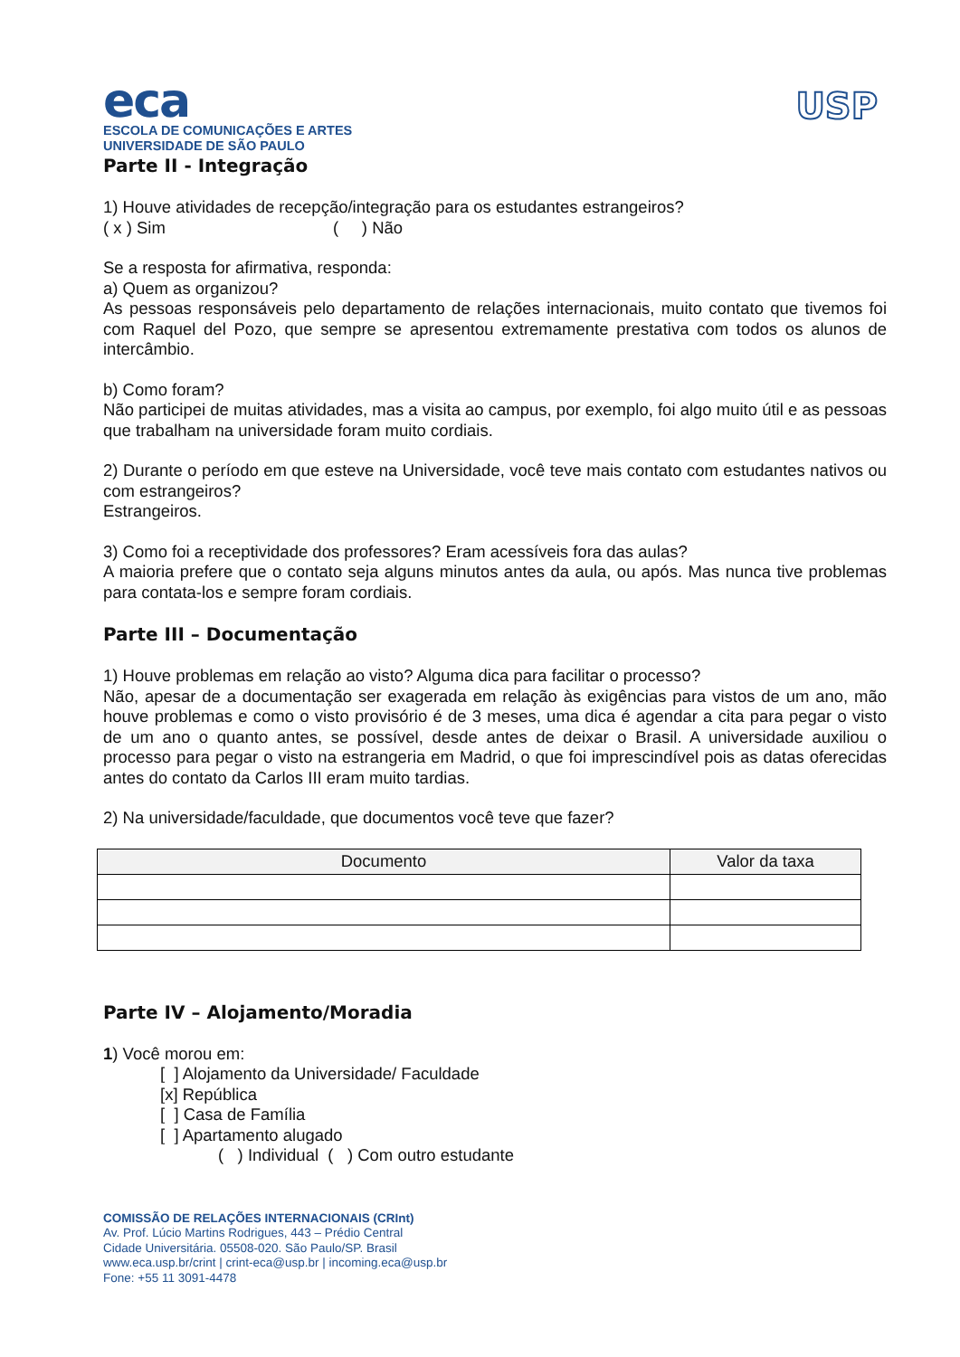eca
ESCOLA DE COMUNICAÇÕES E ARTES
UNIVERSIDADE DE SÃO PAULO
USP
Parte II - Integração
1) Houve atividades de recepção/integração para os estudantes estrangeiros?
( x ) Sim ( ) Não
Se a resposta for afirmativa, responda:
a) Quem as organizou?
As pessoas responsáveis pelo departamento de relações internacionais, muito contato que tivemos foi com Raquel del Pozo, que sempre se apresentou extremamente prestativa com todos os alunos de intercâmbio.
b) Como foram?
Não participei de muitas atividades, mas a visita ao campus, por exemplo, foi algo muito útil e as pessoas que trabalham na universidade foram muito cordiais.
2) Durante o período em que esteve na Universidade, você teve mais contato com estudantes nativos ou com estrangeiros?
Estrangeiros.
3) Como foi a receptividade dos professores? Eram acessíveis fora das aulas?
A maioria prefere que o contato seja alguns minutos antes da aula, ou após. Mas nunca tive problemas para contata-los e sempre foram cordiais.
Parte III – Documentação
1) Houve problemas em relação ao visto? Alguma dica para facilitar o processo?
Não, apesar de a documentação ser exagerada em relação às exigências para vistos de um ano, mão houve problemas e como o visto provisório é de 3 meses, uma dica é agendar a cita para pegar o visto de um ano o quanto antes, se possível, desde antes de deixar o Brasil. A universidade auxiliou o processo para pegar o visto na estrangeria em Madrid, o que foi imprescindível pois as datas oferecidas antes do contato da Carlos III eram muito tardias.
2) Na universidade/faculdade, que documentos você teve que fazer?
| Documento | Valor da taxa |
| --- | --- |
Parte IV – Alojamento/Moradia
1) Você morou em:
[ ] Alojamento da Universidade/ Faculdade
[x] República
[ ] Casa de Família
[ ] Apartamento alugado
( ) Individual ( ) Com outro estudante
COMISSÃO DE RELAÇÕES INTERNACIONAIS (CRInt)
Av. Prof. Lúcio Martins Rodrigues, 443 – Prédio Central
Cidade Universitária. 05508-020. São Paulo/SP. Brasil
www.eca.usp.br/crint | crint-eca@usp.br | incoming.eca@usp.br
Fone: +55 11 3091-4478